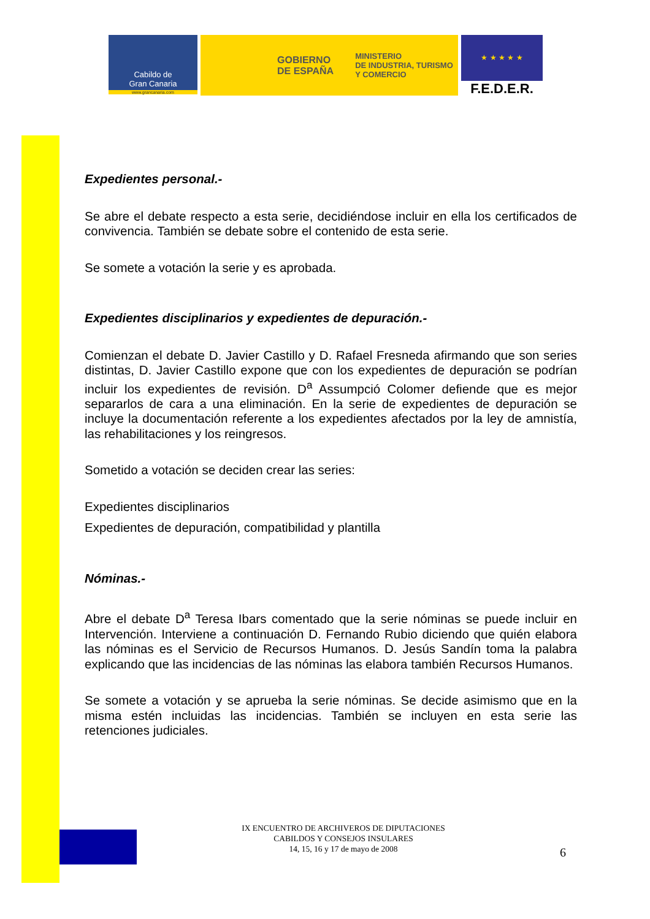Cabildo de
Gran Canaria
www.grancanaria.com
GOBIERNO
DE ESPAÑA MINISTERIO
DE INDUSTRIA, TURISMO
Y COMERCIO
★ ★ ★ ★ ★
F.E.D.E.R.
Expedientes personal.-
Se abre el debate respecto a esta serie, decidiéndose incluir en ella los certificados de convivencia. También se debate sobre el contenido de esta serie.
Se somete a votación la serie y es aprobada.
Expedientes disciplinarios y expedientes de depuración.-
Comienzan el debate D. Javier Castillo y D. Rafael Fresneda afirmando que son series distintas, D. Javier Castillo expone que con los expedientes de depuración se podrían incluir los expedientes de revisión. D<sup>a</sup> Assumpció Colomer defiende que es mejor separarlos de cara a una eliminación. En la serie de expedientes de depuración se incluye la documentación referente a los expedientes afectados por la ley de amnistía, las rehabilitaciones y los reingresos.
Sometido a votación se deciden crear las series:
Expedientes disciplinarios
Expedientes de depuración, compatibilidad y plantilla
Nóminas.-
Abre el debate D<sup>a</sup> Teresa Ibars comentado que la serie nóminas se puede incluir en Intervención. Interviene a continuación D. Fernando Rubio diciendo que quién elabora las nóminas es el Servicio de Recursos Humanos. D. Jesús Sandín toma la palabra explicando que las incidencias de las nóminas las elabora también Recursos Humanos.
Se somete a votación y se aprueba la serie nóminas. Se decide asimismo que en la misma estén incluidas las incidencias. También se incluyen en esta serie las retenciones judiciales.
IX ENCUENTRO DE ARCHIVEROS DE DIPUTACIONES
CABILDOS Y CONSEJOS INSULARES
14, 15, 16 y 17 de mayo de 2008
6